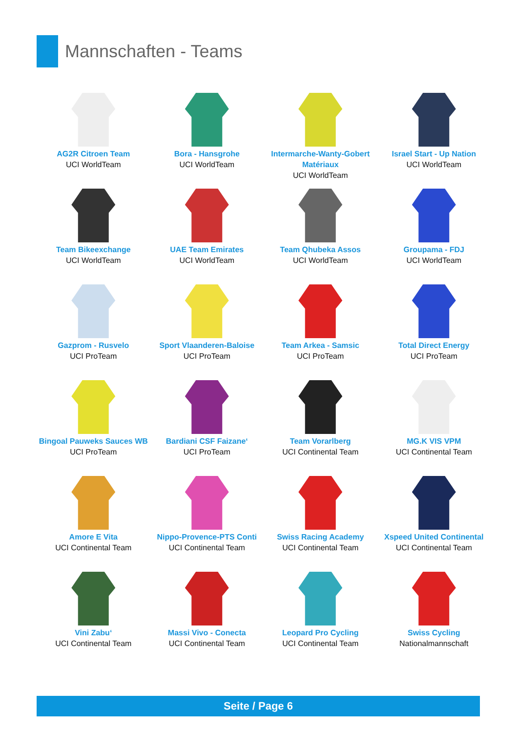Mannschaften - Teams
AG2R Citroen Team
UCI WorldTeam
Bora - Hansgrohe
UCI WorldTeam
Intermarche-Wanty-Gobert Matériaux
UCI WorldTeam
Israel Start - Up Nation
UCI WorldTeam
Team Bikeexchange
UCI WorldTeam
UAE Team Emirates
UCI WorldTeam
Team Qhubeka Assos
UCI WorldTeam
Groupama - FDJ
UCI WorldTeam
Gazprom - Rusvelo
UCI ProTeam
Sport Vlaanderen-Baloise
UCI ProTeam
Team Arkea - Samsic
UCI ProTeam
Total Direct Energy
UCI ProTeam
Bingoal Pauweks Sauces WB
UCI ProTeam
Bardiani CSF Faizane‘
UCI ProTeam
Team Vorarlberg
UCI Continental Team
MG.K VIS VPM
UCI Continental Team
Amore E Vita
UCI Continental Team
Nippo-Provence-PTS Conti
UCI Continental Team
Swiss Racing Academy
UCI Continental Team
Xspeed United Continental
UCI Continental Team
Vini Zabu‘
UCI Continental Team
Massi Vivo - Conecta
UCI Continental Team
Leopard Pro Cycling
UCI Continental Team
Swiss Cycling
Nationalmannschaft
Seite / Page 6